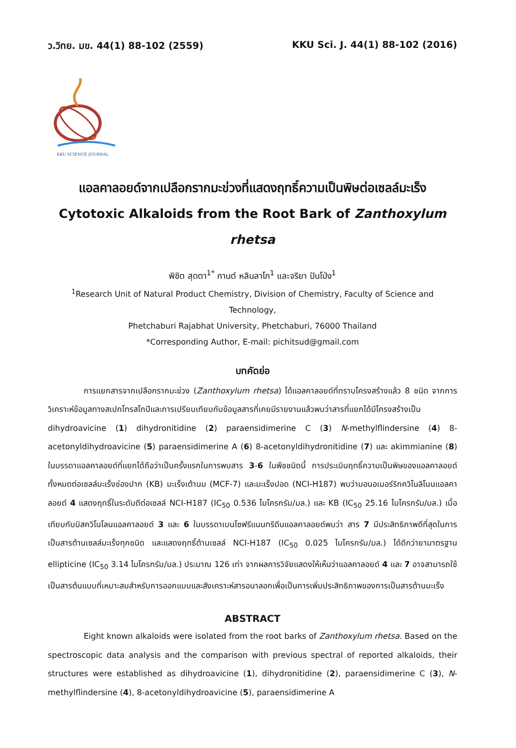ว.วิทย. มข. 44(1) 88-102 (2559) KKU Sci. J. 44(1) 88-102 (2016)
KKU SCIENCE JOURNAL
แอลคาลอยด์จากเปลือกรากมะข่วงที่แสดงฤทธิ์ความเป็นพิษต่อเซลล์มะเร็ง
Cytotoxic Alkaloids from the Root Bark of Zanthoxylum rhetsa
พิชิต สุดตา<sup>1*</sup> กานต์ หลินลาโภ<sup>1</sup> และจริยา ปันโป่ง<sup>1</sup>
<sup>1</sup> Research Unit of Natural Product Chemistry, Division of Chemistry, Faculty of Science and Technology,
Phetchaburi Rajabhat University, Phetchaburi, 76000 Thailand
*Corresponding Author, E-mail: pichitsud@gmail.com
บทคัดย่อ
การแยกสารจากเปลือกรากมะข่วง (Zanthoxylum rhetsa) ได้แอลคาลอยด์ที่ทราบโครงสร้างแล้ว 8 ชนิด จากการวิเคราะห์ข้อมูลทางสเปกโทรสโกปีและการเปรียบเทียบกับข้อมูลสารที่เคยมีรายงานแล้วพบว่าสารที่แยกได้มีโครงสร้างเป็น dihydroavicine (1) dihydronitidine (2) paraensidimerine C (3) N-methylflindersine (4) 8-acetonyldihydroavicine (5) paraensidimerine A (6) 8-acetonyldihydronitidine (7) และ akimmianine (8) ในบรรดาแอลคาลอยด์ที่แยกได้ถือว่าเป็นครั้งแรกในการพบสาร 3-6 ในพืชชนิดนี้ การประเมินฤทธิ์ความเป็นพิษของแอลคาลอยด์ทั้งหมดต่อเซลล์มะเร็งช่องปาก (KB) มะเร็งเต้านม (MCF-7) และมะเร็งปอด (NCI-H187) พบว่ามอนอเมอร์ริกควิโนลิโนนแอลคาลอยด์ 4 แสดงฤทธิ์ในระดับดีต่อเซลล์ NCI-H187 (IC<sub>50</sub> 0.536 ไมโครกรัม/มล.) และ KB (IC<sub>50</sub> 25.16 ไมโครกรัม/มล.) เมื่อเทียบกับบิสควิโนโลนแอลคาลอยด์ 3 และ 6 ในบรรดาเบนโซฟรีแนนทริดีนแอลคาลอยด์พบว่า สาร 7 มีประสิทธิภาพดีที่สุดในการเป็นสารต้านเซลล์มะเร็งทุกชนิด และแสดงฤทธิ์ต้านเซลล์ NCI-H187 (IC<sub>50</sub> 0.025 ไมโครกรัม/มล.) ได้ดีกว่ายามาตรฐาน ellipticine (IC<sub>50</sub> 3.14 ไมโครกรัม/มล.) ประมาณ 126 เท่า จากผลการวิจัยแสดงให้เห็นว่าแอลคาลอยด์ 4 และ 7 อาจสามารถใช้เป็นสารต้นแบบที่เหมาะสมสำหรับการออกแบบและสังเคราะห์สารอนาลอกเพื่อเป็นการเพิ่มประสิทธิภาพของการเป็นสารต้านมะเร็ง
ABSTRACT
Eight known alkaloids were isolated from the root barks of Zanthoxylum rhetsa. Based on the spectroscopic data analysis and the comparison with previous spectral of reported alkaloids, their structures were established as dihydroavicine (1), dihydronitidine (2), paraensidimerine C (3), N-methylflindersine (4), 8-acetonyldihydroavicine (5), paraensidimerine A